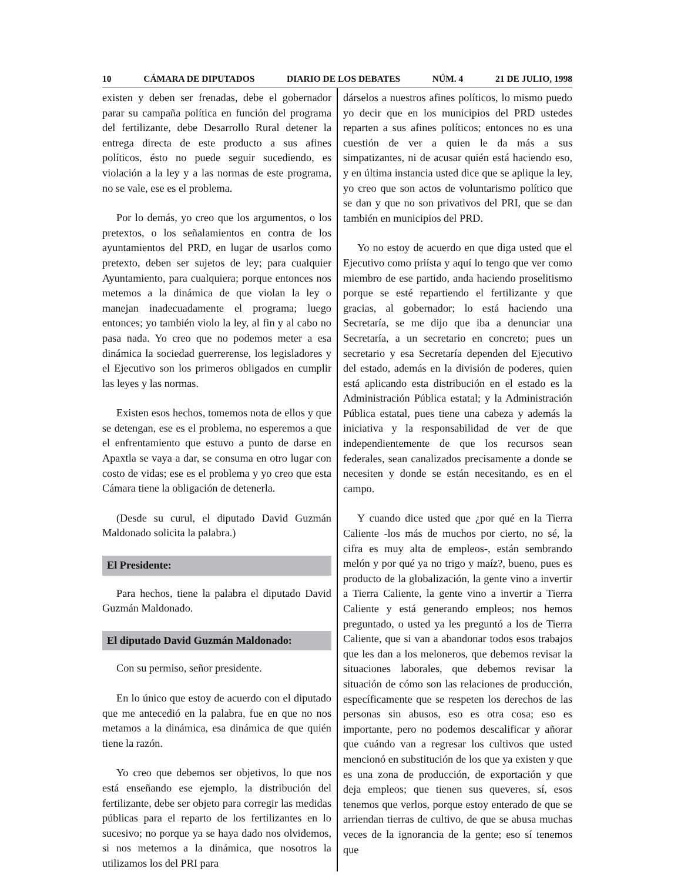10 CÁMARA DE DIPUTADOS DIARIO DE LOS DEBATES NÚM. 4 21 DE JULIO, 1998
existen y deben ser frenadas, debe el gobernador parar su campaña política en función del programa del fertilizante, debe Desarrollo Rural detener la entrega directa de este producto a sus afines políticos, ésto no puede seguir sucediendo, es violación a la ley y a las normas de este programa, no se vale, ese es el problema.
Por lo demás, yo creo que los argumentos, o los pretextos, o los señalamientos en contra de los ayuntamientos del PRD, en lugar de usarlos como pretexto, deben ser sujetos de ley; para cualquier Ayuntamiento, para cualquiera; porque entonces nos metemos a la dinámica de que violan la ley o manejan inadecuadamente el programa; luego entonces; yo también violo la ley, al fin y al cabo no pasa nada. Yo creo que no podemos meter a esa dinámica la sociedad guerrerense, los legisladores y el Ejecutivo son los primeros obligados en cumplir las leyes y las normas.
Existen esos hechos, tomemos nota de ellos y que se detengan, ese es el problema, no esperemos a que el enfrentamiento que estuvo a punto de darse en Apaxtla se vaya a dar, se consuma en otro lugar con costo de vidas; ese es el problema y yo creo que esta Cámara tiene la obligación de detenerla.
(Desde su curul, el diputado David Guzmán Maldonado solicita la palabra.)
El Presidente:
Para hechos, tiene la palabra el diputado David Guzmán Maldonado.
El diputado David Guzmán Maldonado:
Con su permiso, señor presidente.
En lo único que estoy de acuerdo con el diputado que me antecedió en la palabra, fue en que no nos metamos a la dinámica, esa dinámica de que quién tiene la razón.
Yo creo que debemos ser objetivos, lo que nos está enseñando ese ejemplo, la distribución del fertilizante, debe ser objeto para corregir las medidas públicas para el reparto de los fertilizantes en lo sucesivo; no porque ya se haya dado nos olvidemos, si nos metemos a la dinámica, que nosotros la utilizamos los del PRI para
dárselos a nuestros afines políticos, lo mismo puedo yo decir que en los municipios del PRD ustedes reparten a sus afines políticos; entonces no es una cuestión de ver a quien le da más a sus simpatizantes, ni de acusar quién está haciendo eso, y en última instancia usted dice que se aplique la ley, yo creo que son actos de voluntarismo político que se dan y que no son privativos del PRI, que se dan también en municipios del PRD.
Yo no estoy de acuerdo en que diga usted que el Ejecutivo como priísta y aquí lo tengo que ver como miembro de ese partido, anda haciendo proselitismo porque se esté repartiendo el fertilizante y que gracias, al gobernador; lo está haciendo una Secretaría, se me dijo que iba a denunciar una Secretaría, a un secretario en concreto; pues un secretario y esa Secretaría dependen del Ejecutivo del estado, además en la división de poderes, quien está aplicando esta distribución en el estado es la Administración Pública estatal; y la Administración Pública estatal, pues tiene una cabeza y además la iniciativa y la responsabilidad de ver de que independientemente de que los recursos sean federales, sean canalizados precisamente a donde se necesiten y donde se están necesitando, es en el campo.
Y cuando dice usted que ¿por qué en la Tierra Caliente -los más de muchos por cierto, no sé, la cifra es muy alta de empleos-, están sembrando melón y por qué ya no trigo y maíz?, bueno, pues es producto de la globalización, la gente vino a invertir a Tierra Caliente, la gente vino a invertir a Tierra Caliente y está generando empleos; nos hemos preguntado, o usted ya les preguntó a los de Tierra Caliente, que si van a abandonar todos esos trabajos que les dan a los meloneros, que debemos revisar la situaciones laborales, que debemos revisar la situación de cómo son las relaciones de producción, específicamente que se respeten los derechos de las personas sin abusos, eso es otra cosa; eso es importante, pero no podemos descalificar y añorar que cuándo van a regresar los cultivos que usted mencionó en substitución de los que ya existen y que es una zona de producción, de exportación y que deja empleos; que tienen sus queveres, sí, esos tenemos que verlos, porque estoy enterado de que se arriendan tierras de cultivo, de que se abusa muchas veces de la ignorancia de la gente; eso sí tenemos que